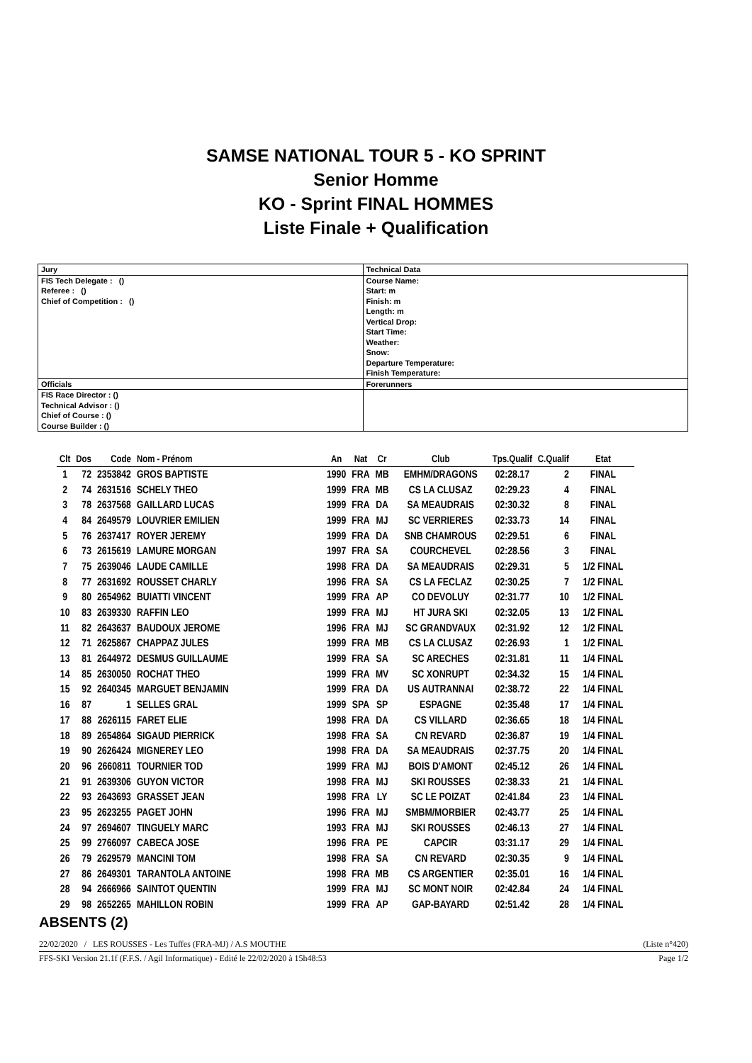SAMSE NATIONAL TOUR 5 - KO SPRINT
Senior Homme
KO - Sprint FINAL HOMMES
Liste Finale + Qualification
| Jury | Technical Data |
| FIS Tech Delegate : () Referee : () Chief of Competition : () | Course Name: Start: m Finish: m Length: m Vertical Drop: Start Time: Weather: Snow: Departure Temperature: Finish Temperature: |
| Officials | Forerunners |
| FIS Race Director : () Technical Advisor : () Chief of Course : () Course Builder : () | |
| Clt | Dos | Code | Nom - Prénom | An | Nat | Cr | Club | Tps.Qualif | C.Qualif | Etat |
| --- | --- | --- | --- | --- | --- | --- | --- | --- | --- | --- |
| 1 | 72 | 2353842 | GROS BAPTISTE | 1990 | FRA | MB | EMHM/DRAGONS | 02:28.17 | 2 | FINAL |
| 2 | 74 | 2631516 | SCHELY THEO | 1999 | FRA | MB | CS LA CLUSAZ | 02:29.23 | 4 | FINAL |
| 3 | 78 | 2637568 | GAILLARD LUCAS | 1999 | FRA | DA | SA MEAUDRAIS | 02:30.32 | 8 | FINAL |
| 4 | 84 | 2649579 | LOUVRIER EMILIEN | 1999 | FRA | MJ | SC VERRIERES | 02:33.73 | 14 | FINAL |
| 5 | 76 | 2637417 | ROYER JEREMY | 1999 | FRA | DA | SNB CHAMROUS | 02:29.51 | 6 | FINAL |
| 6 | 73 | 2615619 | LAMURE MORGAN | 1997 | FRA | SA | COURCHEVEL | 02:28.56 | 3 | FINAL |
| 7 | 75 | 2639046 | LAUDE CAMILLE | 1998 | FRA | DA | SA MEAUDRAIS | 02:29.31 | 5 | 1/2 FINAL |
| 8 | 77 | 2631692 | ROUSSET CHARLY | 1996 | FRA | SA | CS LA FECLAZ | 02:30.25 | 7 | 1/2 FINAL |
| 9 | 80 | 2654962 | BUIATTI VINCENT | 1999 | FRA | AP | CO DEVOLUY | 02:31.77 | 10 | 1/2 FINAL |
| 10 | 83 | 2639330 | RAFFIN LEO | 1999 | FRA | MJ | HT JURA SKI | 02:32.05 | 13 | 1/2 FINAL |
| 11 | 82 | 2643637 | BAUDOUX JEROME | 1996 | FRA | MJ | SC GRANDVAUX | 02:31.92 | 12 | 1/2 FINAL |
| 12 | 71 | 2625867 | CHAPPAZ JULES | 1999 | FRA | MB | CS LA CLUSAZ | 02:26.93 | 1 | 1/2 FINAL |
| 13 | 81 | 2644972 | DESMUS GUILLAUME | 1999 | FRA | SA | SC ARECHES | 02:31.81 | 11 | 1/4 FINAL |
| 14 | 85 | 2630050 | ROCHAT THEO | 1999 | FRA | MV | SC XONRUPT | 02:34.32 | 15 | 1/4 FINAL |
| 15 | 92 | 2640345 | MARGUET BENJAMIN | 1999 | FRA | DA | US AUTRANNAI | 02:38.72 | 22 | 1/4 FINAL |
| 16 | 87 | 1 | SELLES GRAL | 1999 | SPA | SP | ESPAGNE | 02:35.48 | 17 | 1/4 FINAL |
| 17 | 88 | 2626115 | FARET ELIE | 1998 | FRA | DA | CS VILLARD | 02:36.65 | 18 | 1/4 FINAL |
| 18 | 89 | 2654864 | SIGAUD PIERRICK | 1998 | FRA | SA | CN REVARD | 02:36.87 | 19 | 1/4 FINAL |
| 19 | 90 | 2626424 | MIGNEREY LEO | 1998 | FRA | DA | SA MEAUDRAIS | 02:37.75 | 20 | 1/4 FINAL |
| 20 | 96 | 2660811 | TOURNIER TOD | 1999 | FRA | MJ | BOIS D'AMONT | 02:45.12 | 26 | 1/4 FINAL |
| 21 | 91 | 2639306 | GUYON VICTOR | 1998 | FRA | MJ | SKI ROUSSES | 02:38.33 | 21 | 1/4 FINAL |
| 22 | 93 | 2643693 | GRASSET JEAN | 1998 | FRA | LY | SC LE POIZAT | 02:41.84 | 23 | 1/4 FINAL |
| 23 | 95 | 2623255 | PAGET JOHN | 1996 | FRA | MJ | SMBM/MORBIER | 02:43.77 | 25 | 1/4 FINAL |
| 24 | 97 | 2694607 | TINGUELY MARC | 1993 | FRA | MJ | SKI ROUSSES | 02:46.13 | 27 | 1/4 FINAL |
| 25 | 99 | 2766097 | CABECA JOSE | 1996 | FRA | PE | CAPCIR | 03:31.17 | 29 | 1/4 FINAL |
| 26 | 79 | 2629579 | MANCINI TOM | 1998 | FRA | SA | CN REVARD | 02:30.35 | 9 | 1/4 FINAL |
| 27 | 86 | 2649301 | TARANTOLA ANTOINE | 1998 | FRA | MB | CS ARGENTIER | 02:35.01 | 16 | 1/4 FINAL |
| 28 | 94 | 2666966 | SAINTOT QUENTIN | 1999 | FRA | MJ | SC MONT NOIR | 02:42.84 | 24 | 1/4 FINAL |
| 29 | 98 | 2652265 | MAHILLON ROBIN | 1999 | FRA | AP | GAP-BAYARD | 02:51.42 | 28 | 1/4 FINAL |
ABSENTS (2)
22/02/2020 / LES ROUSSES - Les Tuffes (FRA-MJ) / A.S MOUTHE (Liste n°420)
FFS-SKI Version 21.1f (F.F.S. / Agil Informatique) - Edité le 22/02/2020 à 15h48:53 Page 1/2